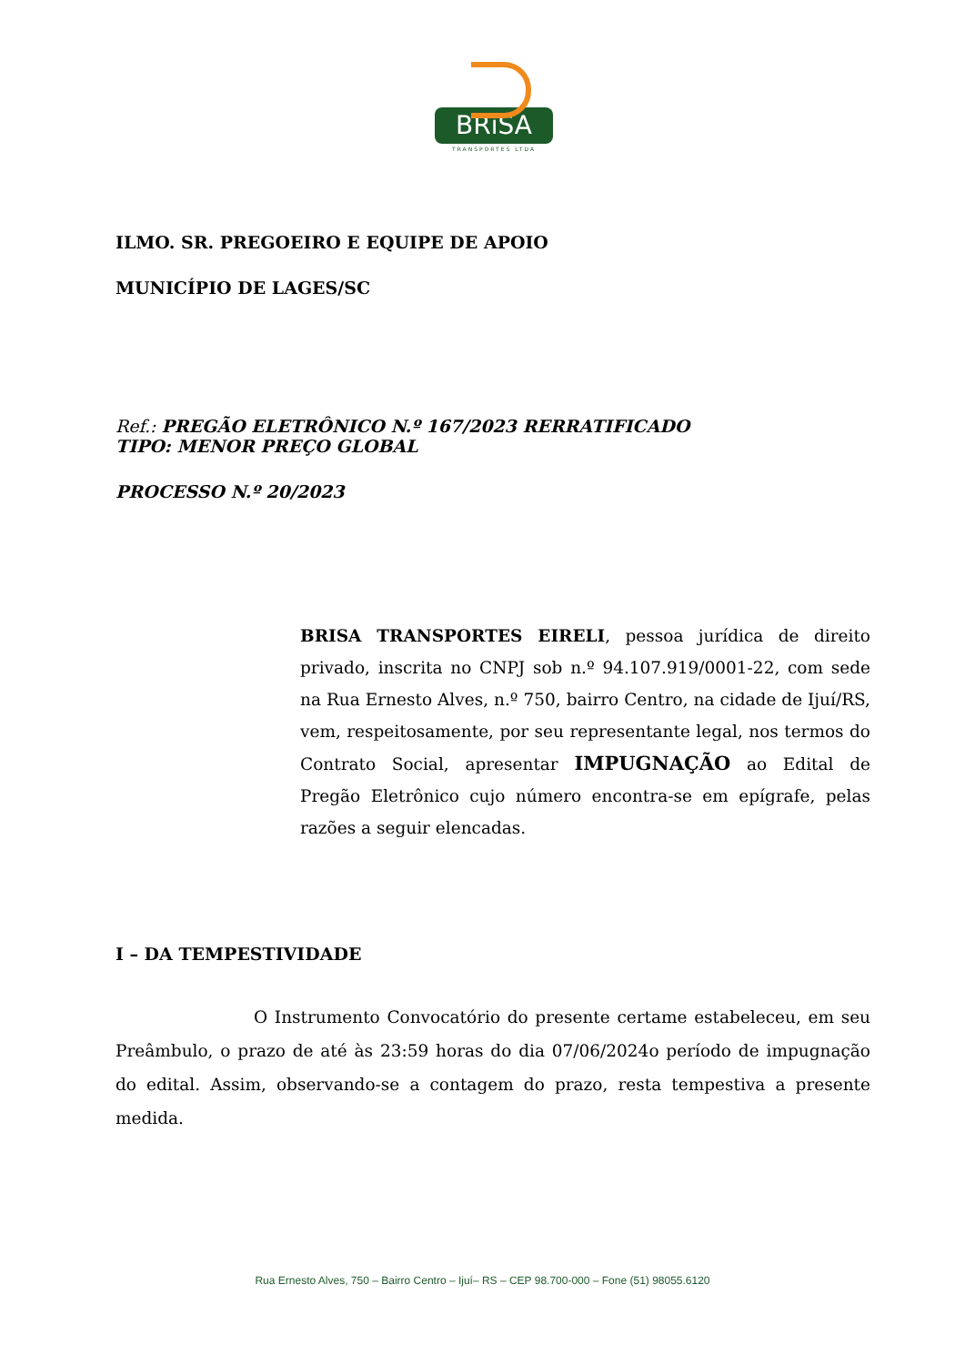BRiSA
TRANSPORTES LTDA
ILMO. SR. PREGOEIRO E EQUIPE DE APOIO
MUNICÍPIO DE LAGES/SC
Ref.: PREGÃO ELETRÔNICO N.º 167/2023 RERRATIFICADO
TIPO: MENOR PREÇO GLOBAL
PROCESSO N.º 20/2023
BRISA TRANSPORTES EIRELI, pessoa jurídica de direito privado, inscrita no CNPJ sob n.º 94.107.919/0001-22, com sede na Rua Ernesto Alves, n.º 750, bairro Centro, na cidade de Ijuí/RS, vem, respeitosamente, por seu representante legal, nos termos do Contrato Social, apresentar IMPUGNAÇÃO ao Edital de Pregão Eletrônico cujo número encontra-se em epígrafe, pelas razões a seguir elencadas.
I – DA TEMPESTIVIDADE
O Instrumento Convocatório do presente certame estabeleceu, em seu Preâmbulo, o prazo de até às 23:59 horas do dia 07/06/2024o período de impugnação do edital. Assim, observando-se a contagem do prazo, resta tempestiva a presente medida.
Rua Ernesto Alves, 750 – Bairro Centro – Ijuí– RS – CEP 98.700-000 – Fone (51) 98055.6120